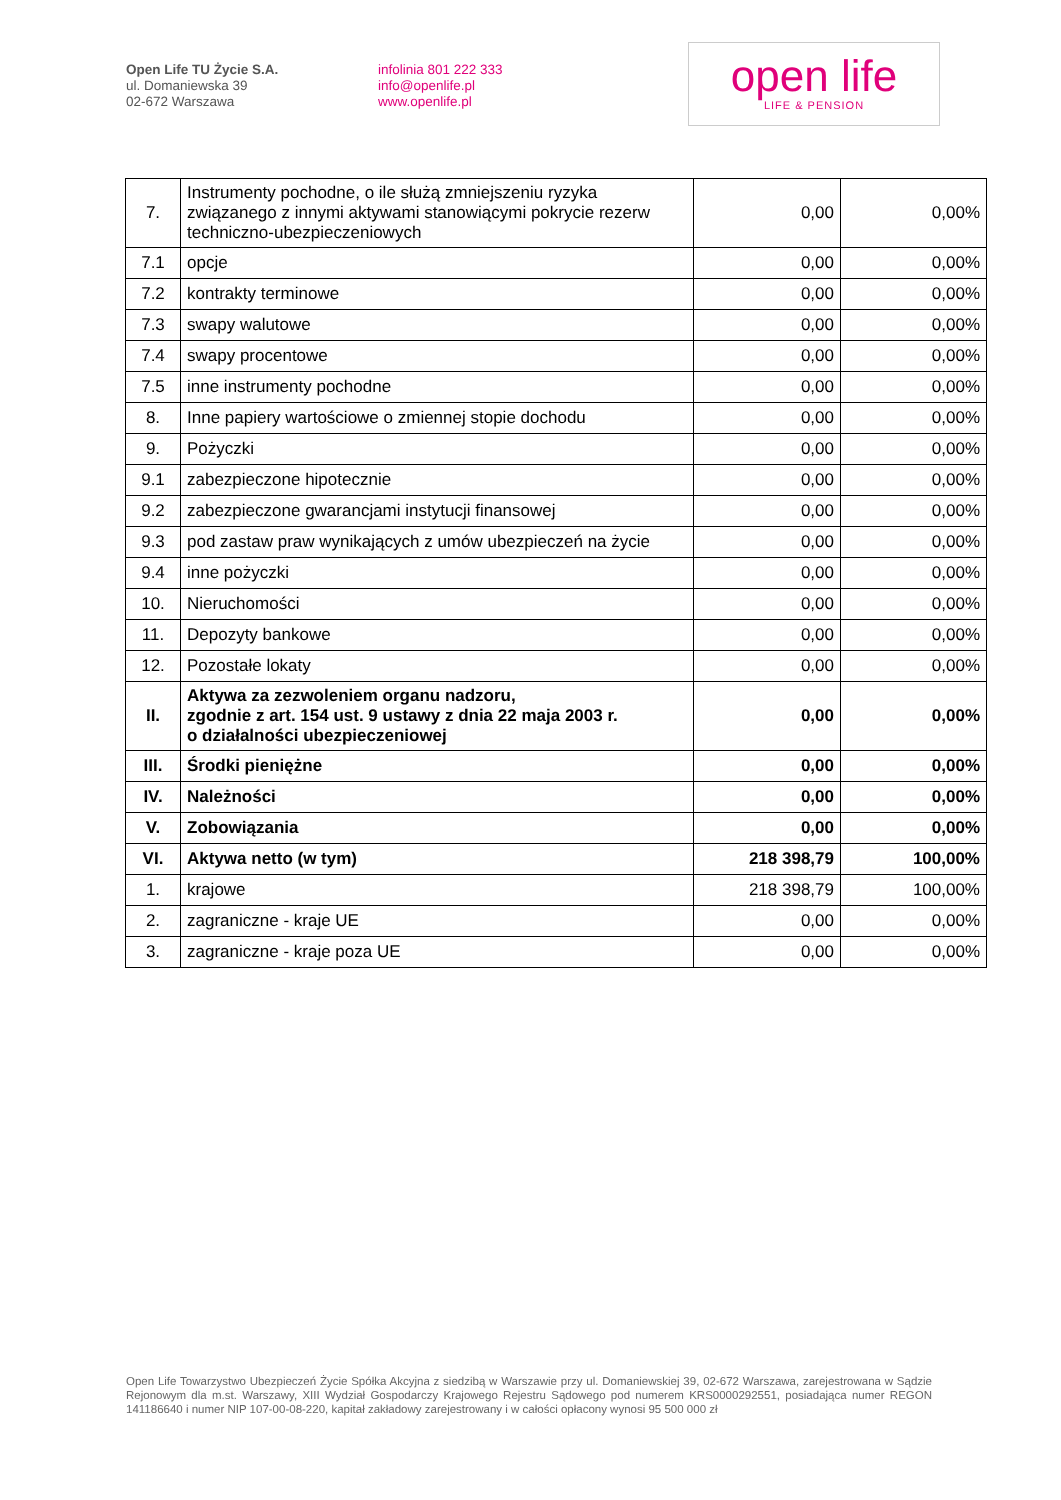Open Life TU Życie S.A.
ul. Domaniewska 39
02-672 Warszawa
infolinia 801 222 333
info@openlife.pl
www.openlife.pl
open life
LIFE & PENSION
| 7. | Instrumenty pochodne, o ile służą zmniejszeniu ryzyka związanego z innymi aktywami stanowiącymi pokrycie rezerw techniczno-ubezpieczeniowych | 0,00 | 0,00% |
| 7.1 | opcje | 0,00 | 0,00% |
| 7.2 | kontrakty terminowe | 0,00 | 0,00% |
| 7.3 | swapy walutowe | 0,00 | 0,00% |
| 7.4 | swapy procentowe | 0,00 | 0,00% |
| 7.5 | inne instrumenty pochodne | 0,00 | 0,00% |
| 8. | Inne papiery wartościowe o zmiennej stopie dochodu | 0,00 | 0,00% |
| 9. | Pożyczki | 0,00 | 0,00% |
| 9.1 | zabezpieczone hipotecznie | 0,00 | 0,00% |
| 9.2 | zabezpieczone gwarancjami instytucji finansowej | 0,00 | 0,00% |
| 9.3 | pod zastaw praw wynikających z umów ubezpieczeń na życie | 0,00 | 0,00% |
| 9.4 | inne pożyczki | 0,00 | 0,00% |
| 10. | Nieruchomości | 0,00 | 0,00% |
| 11. | Depozyty bankowe | 0,00 | 0,00% |
| 12. | Pozostałe lokaty | 0,00 | 0,00% |
| II. | Aktywa za zezwoleniem organu nadzoru, zgodnie z art. 154 ust. 9 ustawy z dnia 22 maja 2003 r. o działalności ubezpieczeniowej | 0,00 | 0,00% |
| III. | Środki pieniężne | 0,00 | 0,00% |
| IV. | Należności | 0,00 | 0,00% |
| V. | Zobowiązania | 0,00 | 0,00% |
| VI. | Aktywa netto (w tym) | 218 398,79 | 100,00% |
| 1. | krajowe | 218 398,79 | 100,00% |
| 2. | zagraniczne - kraje UE | 0,00 | 0,00% |
| 3. | zagraniczne - kraje poza UE | 0,00 | 0,00% |
Open Life Towarzystwo Ubezpieczeń Życie Spółka Akcyjna z siedzibą w Warszawie przy ul. Domaniewskiej 39, 02-672 Warszawa, zarejestrowana w Sądzie Rejonowym dla m.st. Warszawy, XIII Wydział Gospodarczy Krajowego Rejestru Sądowego pod numerem KRS0000292551, posiadająca numer REGON 141186640 i numer NIP 107-00-08-220, kapitał zakładowy zarejestrowany i w całości opłacony wynosi 95 500 000 zł